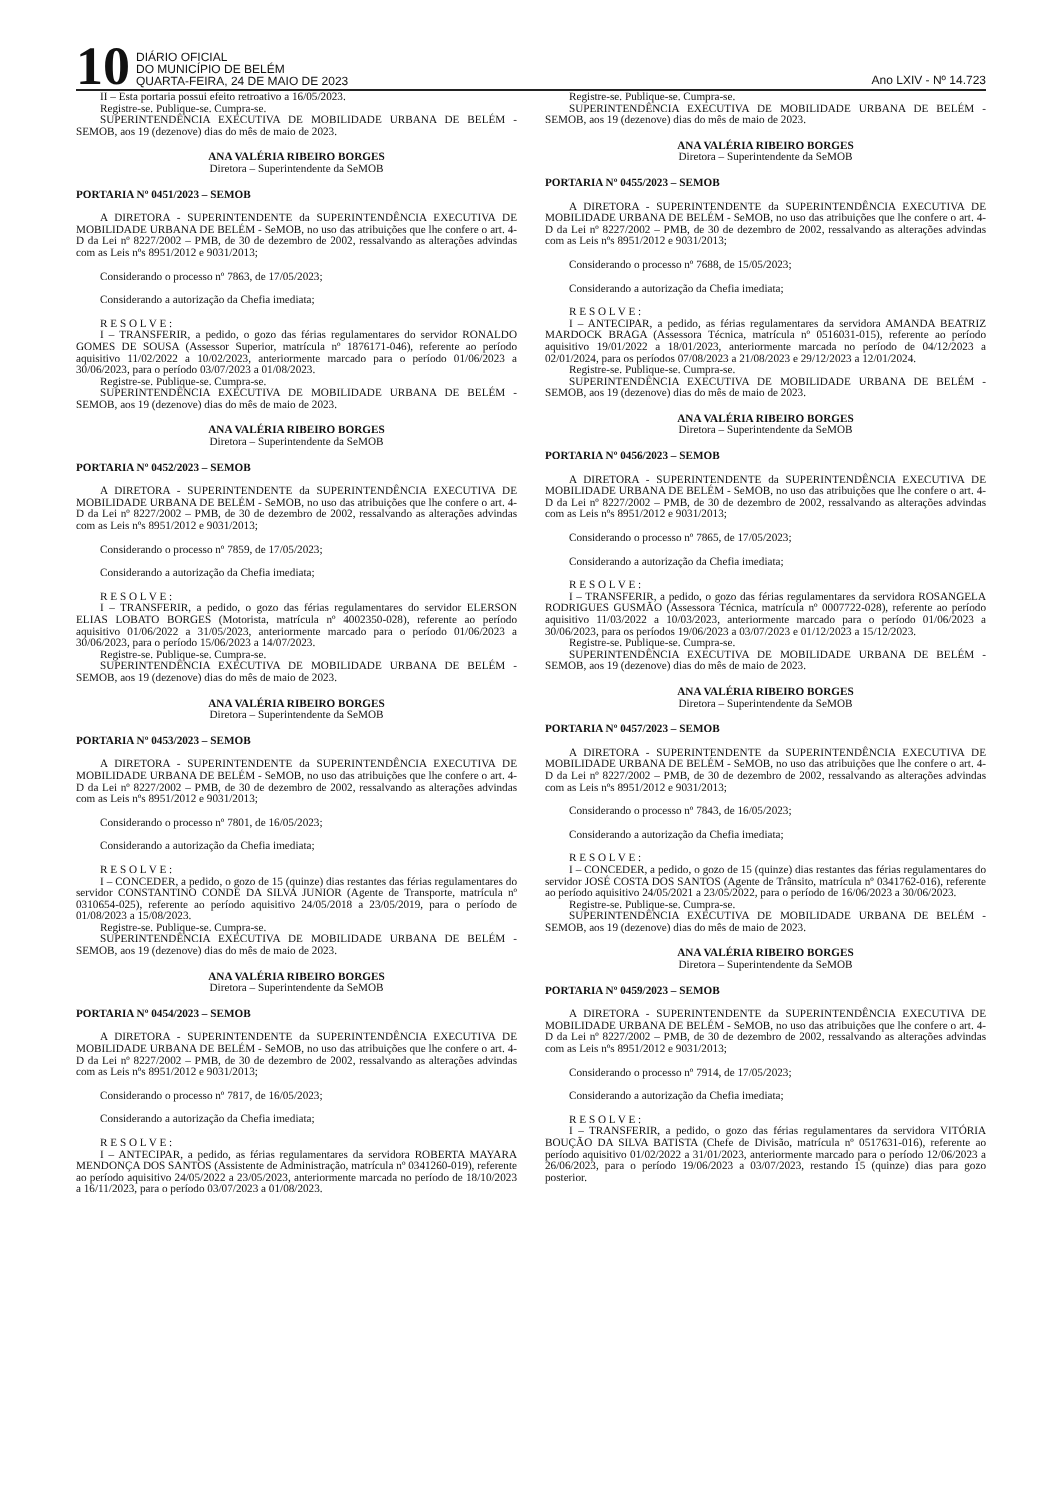10
DIÁRIO OFICIAL
DO MUNICÍPIO DE BELÉM
QUARTA-FEIRA, 24 DE MAIO DE 2023
Ano LXIV - Nº 14.723
II – Esta portaria possui efeito retroativo a 16/05/2023.
Registre-se. Publique-se. Cumpra-se.
SUPERINTENDÊNCIA EXECUTIVA DE MOBILIDADE URBANA DE BELÉM - SEMOB, aos 19 (dezenove) dias do mês de maio de 2023.
ANA VALÉRIA RIBEIRO BORGES
Diretora – Superintendente da SeMOB
PORTARIA Nº 0451/2023 – SEMOB
A DIRETORA - SUPERINTENDENTE da SUPERINTENDÊNCIA EXECUTIVA DE MOBILIDADE URBANA DE BELÉM - SeMOB, no uso das atribuições que lhe confere o art. 4-D da Lei nº 8227/2002 – PMB, de 30 de dezembro de 2002, ressalvando as alterações advindas com as Leis nºs 8951/2012 e 9031/2013;
Considerando o processo nº 7863, de 17/05/2023;
Considerando a autorização da Chefia imediata;
R E S O L V E :
I – TRANSFERIR, a pedido, o gozo das férias regulamentares do servidor RONALDO GOMES DE SOUSA (Assessor Superior, matrícula nº 1876171-046), referente ao período aquisitivo 11/02/2022 a 10/02/2023, anteriormente marcado para o período 01/06/2023 a 30/06/2023, para o período 03/07/2023 a 01/08/2023.
Registre-se. Publique-se. Cumpra-se.
SUPERINTENDÊNCIA EXECUTIVA DE MOBILIDADE URBANA DE BELÉM - SEMOB, aos 19 (dezenove) dias do mês de maio de 2023.
ANA VALÉRIA RIBEIRO BORGES
Diretora – Superintendente da SeMOB
PORTARIA Nº 0452/2023 – SEMOB
A DIRETORA - SUPERINTENDENTE da SUPERINTENDÊNCIA EXECUTIVA DE MOBILIDADE URBANA DE BELÉM - SeMOB, no uso das atribuições que lhe confere o art. 4-D da Lei nº 8227/2002 – PMB, de 30 de dezembro de 2002, ressalvando as alterações advindas com as Leis nºs 8951/2012 e 9031/2013;
Considerando o processo nº 7859, de 17/05/2023;
Considerando a autorização da Chefia imediata;
R E S O L V E :
I – TRANSFERIR, a pedido, o gozo das férias regulamentares do servidor ELERSON ELIAS LOBATO BORGES (Motorista, matrícula nº 4002350-028), referente ao período aquisitivo 01/06/2022 a 31/05/2023, anteriormente marcado para o período 01/06/2023 a 30/06/2023, para o período 15/06/2023 a 14/07/2023.
Registre-se. Publique-se. Cumpra-se.
SUPERINTENDÊNCIA EXECUTIVA DE MOBILIDADE URBANA DE BELÉM - SEMOB, aos 19 (dezenove) dias do mês de maio de 2023.
ANA VALÉRIA RIBEIRO BORGES
Diretora – Superintendente da SeMOB
PORTARIA Nº 0453/2023 – SEMOB
A DIRETORA - SUPERINTENDENTE da SUPERINTENDÊNCIA EXECUTIVA DE MOBILIDADE URBANA DE BELÉM - SeMOB, no uso das atribuições que lhe confere o art. 4-D da Lei nº 8227/2002 – PMB, de 30 de dezembro de 2002, ressalvando as alterações advindas com as Leis nºs 8951/2012 e 9031/2013;
Considerando o processo nº 7801, de 16/05/2023;
Considerando a autorização da Chefia imediata;
R E S O L V E :
I – CONCEDER, a pedido, o gozo de 15 (quinze) dias restantes das férias regulamentares do servidor CONSTANTINO CONDE DA SILVA JUNIOR (Agente de Transporte, matrícula nº 0310654-025), referente ao período aquisitivo 24/05/2018 a 23/05/2019, para o período de 01/08/2023 a 15/08/2023.
Registre-se. Publique-se. Cumpra-se.
SUPERINTENDÊNCIA EXECUTIVA DE MOBILIDADE URBANA DE BELÉM - SEMOB, aos 19 (dezenove) dias do mês de maio de 2023.
ANA VALÉRIA RIBEIRO BORGES
Diretora – Superintendente da SeMOB
PORTARIA Nº 0454/2023 – SEMOB
A DIRETORA - SUPERINTENDENTE da SUPERINTENDÊNCIA EXECUTIVA DE MOBILIDADE URBANA DE BELÉM - SeMOB, no uso das atribuições que lhe confere o art. 4-D da Lei nº 8227/2002 – PMB, de 30 de dezembro de 2002, ressalvando as alterações advindas com as Leis nºs 8951/2012 e 9031/2013;
Considerando o processo nº 7817, de 16/05/2023;
Considerando a autorização da Chefia imediata;
R E S O L V E :
I – ANTECIPAR, a pedido, as férias regulamentares da servidora ROBERTA MAYARA MENDONÇA DOS SANTOS (Assistente de Administração, matrícula nº 0341260-019), referente ao período aquisitivo 24/05/2022 a 23/05/2023, anteriormente marcada no período de 18/10/2023 a 16/11/2023, para o período 03/07/2023 a 01/08/2023.
Registre-se. Publique-se. Cumpra-se.
SUPERINTENDÊNCIA EXECUTIVA DE MOBILIDADE URBANA DE BELÉM - SEMOB, aos 19 (dezenove) dias do mês de maio de 2023.
ANA VALÉRIA RIBEIRO BORGES
Diretora – Superintendente da SeMOB
PORTARIA Nº 0455/2023 – SEMOB
A DIRETORA - SUPERINTENDENTE da SUPERINTENDÊNCIA EXECUTIVA DE MOBILIDADE URBANA DE BELÉM - SeMOB, no uso das atribuições que lhe confere o art. 4-D da Lei nº 8227/2002 – PMB, de 30 de dezembro de 2002, ressalvando as alterações advindas com as Leis nºs 8951/2012 e 9031/2013;
Considerando o processo nº 7688, de 15/05/2023;
Considerando a autorização da Chefia imediata;
R E S O L V E :
I – ANTECIPAR, a pedido, as férias regulamentares da servidora AMANDA BEATRIZ MARDOCK BRAGA (Assessora Técnica, matrícula nº 0516031-015), referente ao período aquisitivo 19/01/2022 a 18/01/2023, anteriormente marcada no período de 04/12/2023 a 02/01/2024, para os períodos 07/08/2023 a 21/08/2023 e 29/12/2023 a 12/01/2024.
Registre-se. Publique-se. Cumpra-se.
SUPERINTENDÊNCIA EXECUTIVA DE MOBILIDADE URBANA DE BELÉM - SEMOB, aos 19 (dezenove) dias do mês de maio de 2023.
ANA VALÉRIA RIBEIRO BORGES
Diretora – Superintendente da SeMOB
PORTARIA Nº 0456/2023 – SEMOB
A DIRETORA - SUPERINTENDENTE da SUPERINTENDÊNCIA EXECUTIVA DE MOBILIDADE URBANA DE BELÉM - SeMOB, no uso das atribuições que lhe confere o art. 4-D da Lei nº 8227/2002 – PMB, de 30 de dezembro de 2002, ressalvando as alterações advindas com as Leis nºs 8951/2012 e 9031/2013;
Considerando o processo nº 7865, de 17/05/2023;
Considerando a autorização da Chefia imediata;
R E S O L V E :
I – TRANSFERIR, a pedido, o gozo das férias regulamentares da servidora ROSANGELA RODRIGUES GUSMÃO (Assessora Técnica, matrícula nº 0007722-028), referente ao período aquisitivo 11/03/2022 a 10/03/2023, anteriormente marcado para o período 01/06/2023 a 30/06/2023, para os períodos 19/06/2023 a 03/07/2023 e 01/12/2023 a 15/12/2023.
Registre-se. Publique-se. Cumpra-se.
SUPERINTENDÊNCIA EXECUTIVA DE MOBILIDADE URBANA DE BELÉM - SEMOB, aos 19 (dezenove) dias do mês de maio de 2023.
ANA VALÉRIA RIBEIRO BORGES
Diretora – Superintendente da SeMOB
PORTARIA Nº 0457/2023 – SEMOB
A DIRETORA - SUPERINTENDENTE da SUPERINTENDÊNCIA EXECUTIVA DE MOBILIDADE URBANA DE BELÉM - SeMOB, no uso das atribuições que lhe confere o art. 4-D da Lei nº 8227/2002 – PMB, de 30 de dezembro de 2002, ressalvando as alterações advindas com as Leis nºs 8951/2012 e 9031/2013;
Considerando o processo nº 7843, de 16/05/2023;
Considerando a autorização da Chefia imediata;
R E S O L V E :
I – CONCEDER, a pedido, o gozo de 15 (quinze) dias restantes das férias regulamentares do servidor JOSÉ COSTA DOS SANTOS (Agente de Trânsito, matrícula nº 0341762-016), referente ao período aquisitivo 24/05/2021 a 23/05/2022, para o período de 16/06/2023 a 30/06/2023.
Registre-se. Publique-se. Cumpra-se.
SUPERINTENDÊNCIA EXECUTIVA DE MOBILIDADE URBANA DE BELÉM - SEMOB, aos 19 (dezenove) dias do mês de maio de 2023.
ANA VALÉRIA RIBEIRO BORGES
Diretora – Superintendente da SeMOB
PORTARIA Nº 0459/2023 – SEMOB
A DIRETORA - SUPERINTENDENTE da SUPERINTENDÊNCIA EXECUTIVA DE MOBILIDADE URBANA DE BELÉM - SeMOB, no uso das atribuições que lhe confere o art. 4-D da Lei nº 8227/2002 – PMB, de 30 de dezembro de 2002, ressalvando as alterações advindas com as Leis nºs 8951/2012 e 9031/2013;
Considerando o processo nº 7914, de 17/05/2023;
Considerando a autorização da Chefia imediata;
R E S O L V E :
I – TRANSFERIR, a pedido, o gozo das férias regulamentares da servidora VITÓRIA BOUÇÃO DA SILVA BATISTA (Chefe de Divisão, matrícula nº 0517631-016), referente ao período aquisitivo 01/02/2022 a 31/01/2023, anteriormente marcado para o período 12/06/2023 a 26/06/2023, para o período 19/06/2023 a 03/07/2023, restando 15 (quinze) dias para gozo posterior.